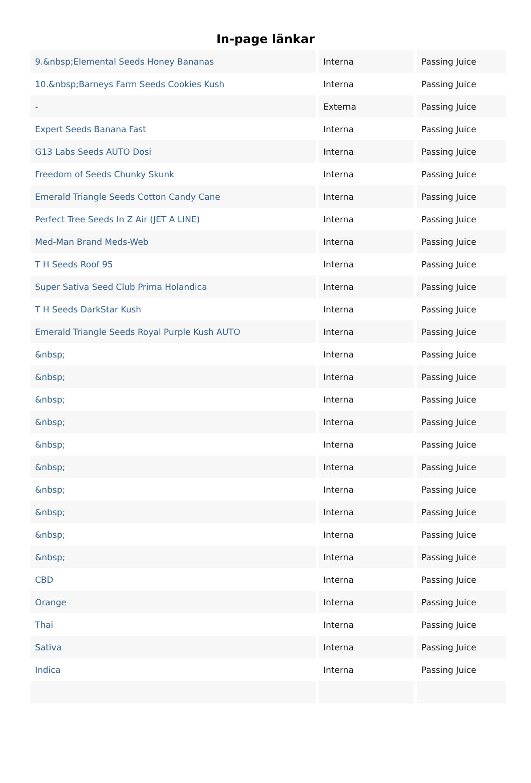In-page länkar
| 9.&nbsp;Elemental Seeds Honey Bananas | Interna | Passing Juice |
| 10.&nbsp;Barneys Farm Seeds Cookies Kush | Interna | Passing Juice |
| - | Externa | Passing Juice |
| Expert Seeds Banana Fast | Interna | Passing Juice |
| G13 Labs Seeds AUTO Dosi | Interna | Passing Juice |
| Freedom of Seeds Chunky Skunk | Interna | Passing Juice |
| Emerald Triangle Seeds Cotton Candy Cane | Interna | Passing Juice |
| Perfect Tree Seeds In Z Air (JET A LINE) | Interna | Passing Juice |
| Med-Man Brand Meds-Web | Interna | Passing Juice |
| T H Seeds Roof 95 | Interna | Passing Juice |
| Super Sativa Seed Club Prima Holandica | Interna | Passing Juice |
| T H Seeds DarkStar Kush | Interna | Passing Juice |
| Emerald Triangle Seeds Royal Purple Kush AUTO | Interna | Passing Juice |
| &nbsp; | Interna | Passing Juice |
| &nbsp; | Interna | Passing Juice |
| &nbsp; | Interna | Passing Juice |
| &nbsp; | Interna | Passing Juice |
| &nbsp; | Interna | Passing Juice |
| &nbsp; | Interna | Passing Juice |
| &nbsp; | Interna | Passing Juice |
| &nbsp; | Interna | Passing Juice |
| &nbsp; | Interna | Passing Juice |
| &nbsp; | Interna | Passing Juice |
| CBD | Interna | Passing Juice |
| Orange | Interna | Passing Juice |
| Thai | Interna | Passing Juice |
| Sativa | Interna | Passing Juice |
| Indica | Interna | Passing Juice |